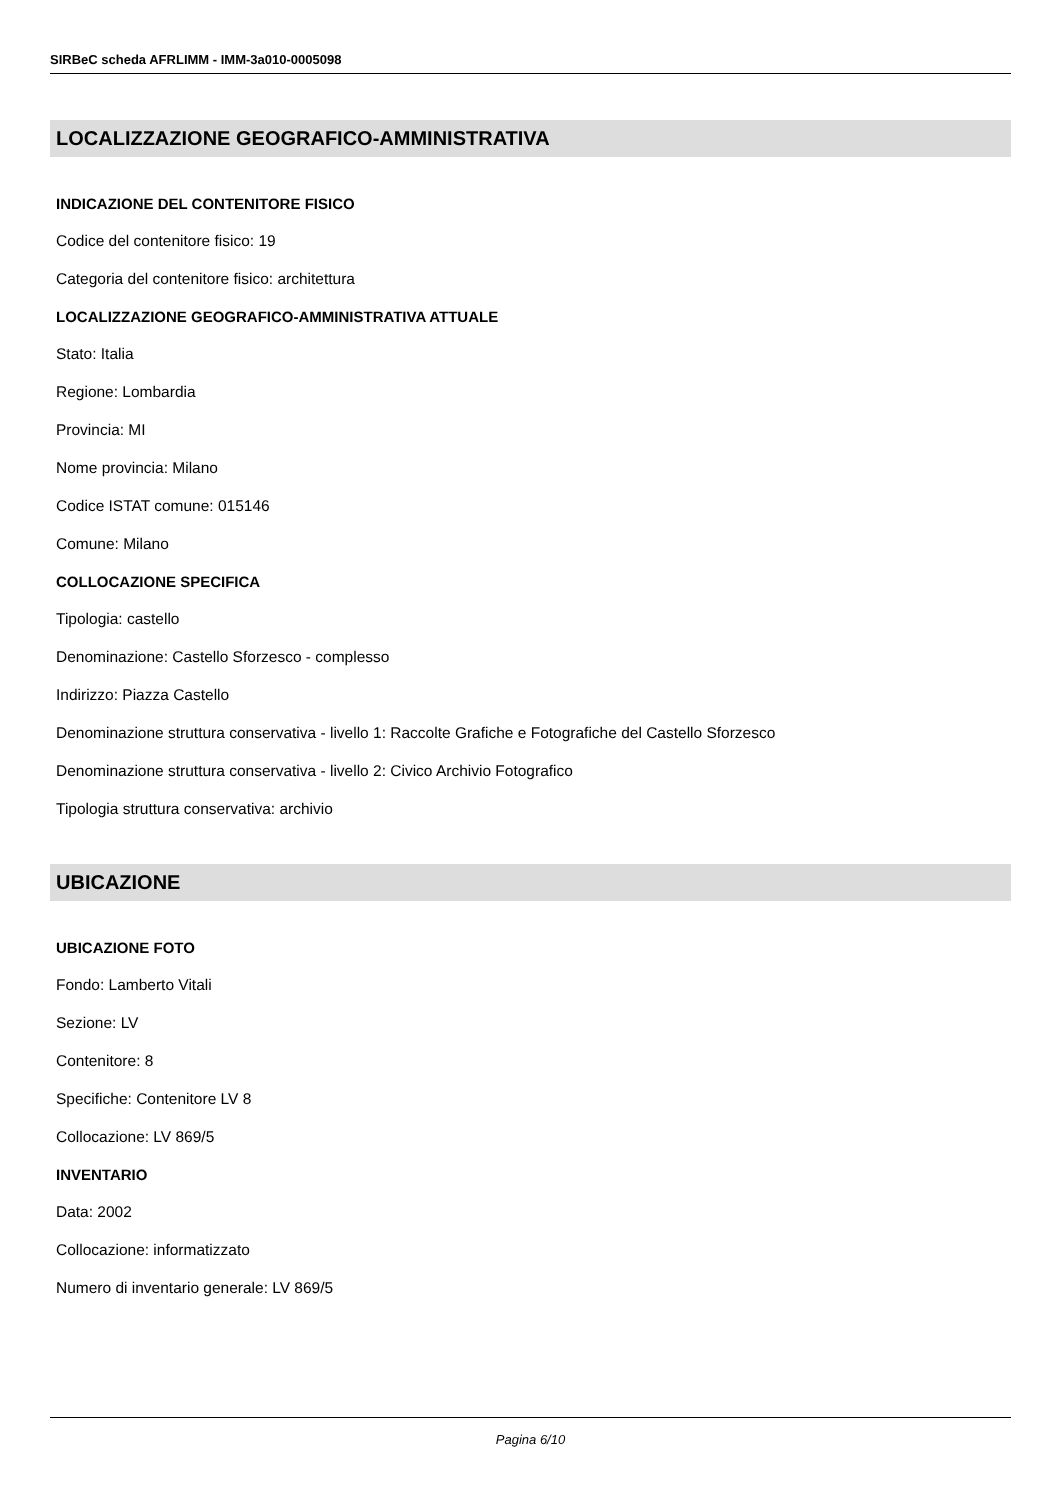SIRBeC scheda AFRLIMM - IMM-3a010-0005098
LOCALIZZAZIONE GEOGRAFICO-AMMINISTRATIVA
INDICAZIONE DEL CONTENITORE FISICO
Codice del contenitore fisico: 19
Categoria del contenitore fisico: architettura
LOCALIZZAZIONE GEOGRAFICO-AMMINISTRATIVA ATTUALE
Stato: Italia
Regione: Lombardia
Provincia: MI
Nome provincia: Milano
Codice ISTAT comune: 015146
Comune: Milano
COLLOCAZIONE SPECIFICA
Tipologia: castello
Denominazione: Castello Sforzesco - complesso
Indirizzo: Piazza Castello
Denominazione struttura conservativa - livello 1: Raccolte Grafiche e Fotografiche del Castello Sforzesco
Denominazione struttura conservativa - livello 2: Civico Archivio Fotografico
Tipologia struttura conservativa: archivio
UBICAZIONE
UBICAZIONE FOTO
Fondo: Lamberto Vitali
Sezione: LV
Contenitore: 8
Specifiche: Contenitore LV 8
Collocazione: LV 869/5
INVENTARIO
Data: 2002
Collocazione: informatizzato
Numero di inventario generale: LV 869/5
Pagina 6/10